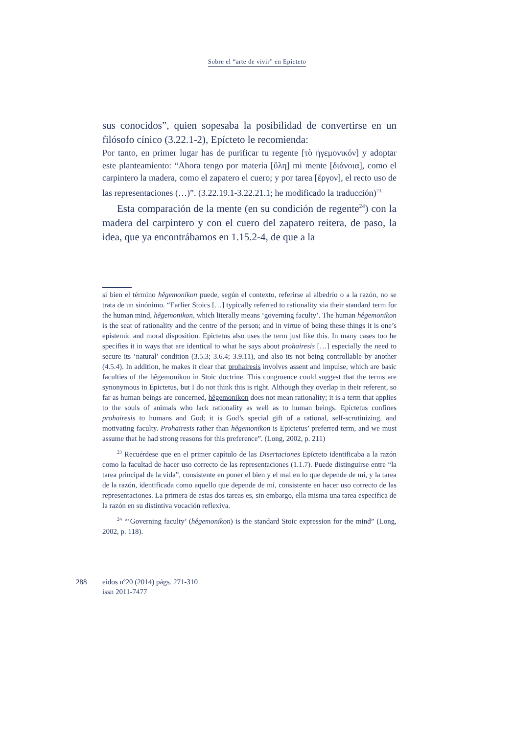Sobre el “arte de vivir” en Epícteto
sus conocidos”, quien sopesaba la posibilidad de convertirse en un filósofo cínico (3.22.1-2), Epícteto le recomienda:
Por tanto, en primer lugar has de purificar tu regente [τὸ ἡγεμονικόν] y adoptar este planteamiento: “Ahora tengo por materia [ὕλη] mi mente [διάνοια], como el carpintero la madera, como el zapatero el cuero; y por tarea [ἔργον], el recto uso de las representaciones (…)”. (3.22.19.1-3.22.21.1; he modificado la traducción)<sup>23.</sup>
Esta comparación de la mente (en su condición de regente<sup>24</sup>) con la madera del carpintero y con el cuero del zapatero reitera, de paso, la idea, que ya encontrábamos en 1.15.2-4, de que a la
si bien el término hêgemonikon puede, según el contexto, referirse al albedrío o a la razón, no se trata de un sinónimo. “Earlier Stoics […] typically referred to rationality via their standard term for the human mind, hêgemonikon, which literally means ‘governing faculty’. The human hêgemonikon is the seat of rationality and the centre of the person; and in virtue of being these things it is one’s epistemic and moral disposition. Epictetus also uses the term just like this. In many cases too he specifies it in ways that are identical to what he says about prohairesis […] especially the need to secure its ‘natural’ condition (3.5.3; 3.6.4; 3.9.11), and also its not being controllable by another (4.5.4). In addition, he makes it clear that prohairesis involves assent and impulse, which are basic faculties of the hêgemonikon in Stoic doctrine. This congruence could suggest that the terms are synonymous in Epictetus, but I do not think this is right. Although they overlap in their referent, so far as human beings are concerned, hêgemonikon does not mean rationality; it is a term that applies to the souls of animals who lack rationality as well as to human beings. Epictetus confines prohairesis to humans and God; it is God’s special gift of a rational, self-scrutinizing, and motivating faculty. Prohairesis rather than hêgemonikon is Epictetus’ preferred term, and we must assume that he had strong reasons for this preference”. (Long, 2002, p. 211)
<sup>23</sup> Recuérdese que en el primer capítulo de las Disertaciones Epícteto identificaba a la razón como la facultad de hacer uso correcto de las representaciones (1.1.7). Puede distinguirse entre “la tarea principal de la vida”, consistente en poner el bien y el mal en lo que depende de mí, y la tarea de la razón, identificada como aquello que depende de mí, consistente en hacer uso correcto de las representaciones. La primera de estas dos tareas es, sin embargo, ella misma una tarea específica de la razón en su distintiva vocación reflexiva.
<sup>24</sup> “‘Governing faculty’ (hêgemonikon) is the standard Stoic expression for the mind” (Long, 2002, p. 118).
288 eidos nº20 (2014) págs. 271-310
issn 2011-7477